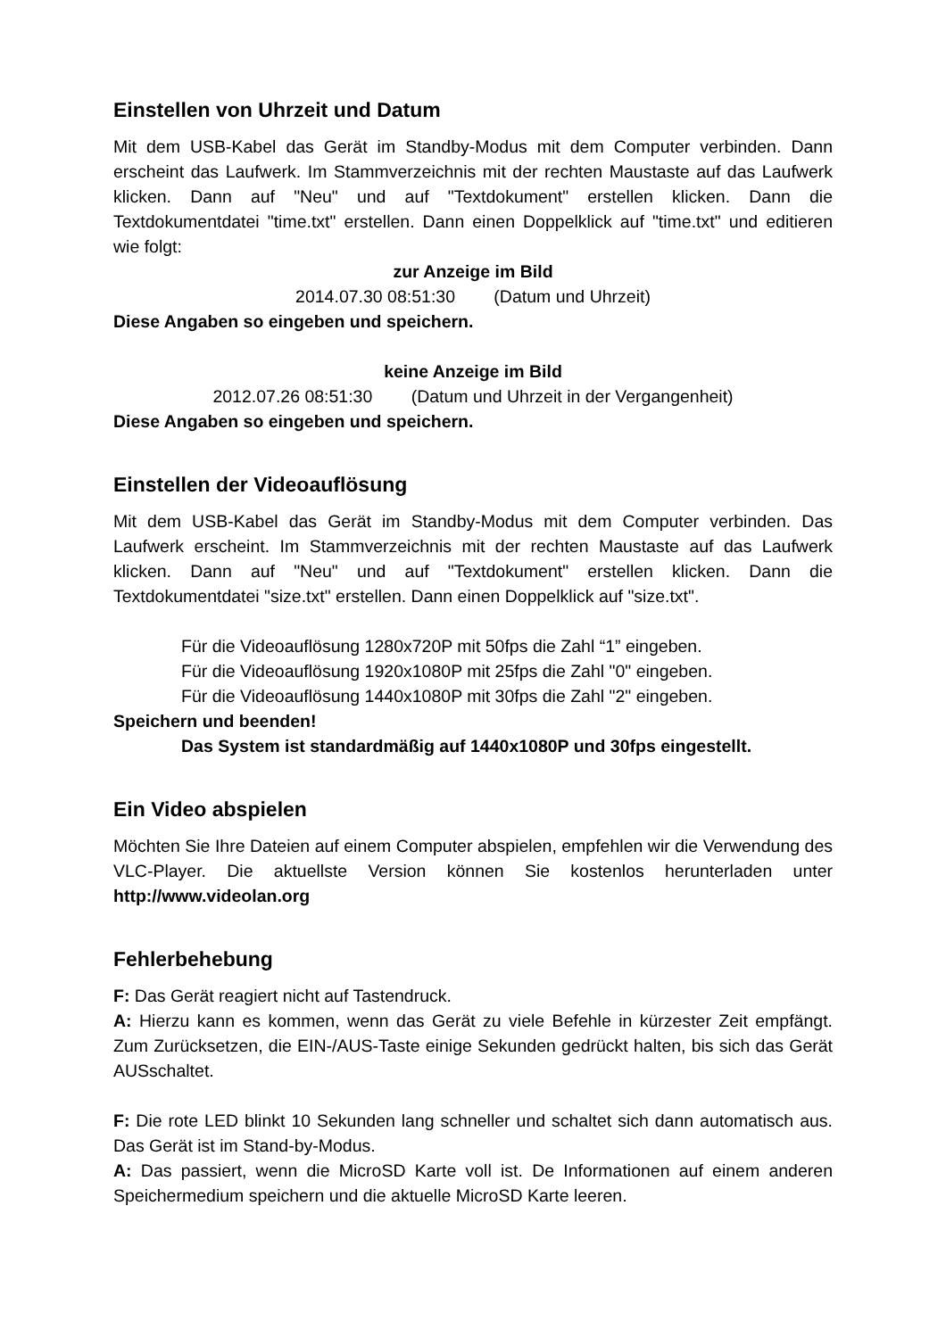Einstellen von Uhrzeit und Datum
Mit dem USB-Kabel das Gerät im Standby-Modus mit dem Computer verbinden. Dann erscheint das Laufwerk. Im Stammverzeichnis mit der rechten Maustaste auf das Laufwerk klicken. Dann auf "Neu" und auf "Textdokument" erstellen klicken. Dann die Textdokumentdatei "time.txt" erstellen. Dann einen Doppelklick auf "time.txt" und editieren wie folgt:
zur Anzeige im Bild
2014.07.30 08:51:30 (Datum und Uhrzeit)
Diese Angaben so eingeben und speichern.
keine Anzeige im Bild
2012.07.26 08:51:30 (Datum und Uhrzeit in der Vergangenheit)
Diese Angaben so eingeben und speichern.
Einstellen der Videoauflösung
Mit dem USB-Kabel das Gerät im Standby-Modus mit dem Computer verbinden. Das Laufwerk erscheint. Im Stammverzeichnis mit der rechten Maustaste auf das Laufwerk klicken. Dann auf "Neu" und auf "Textdokument" erstellen klicken. Dann die Textdokumentdatei "size.txt" erstellen. Dann einen Doppelklick auf "size.txt".
Für die Videoauflösung 1280x720P mit 50fps die Zahl “1” eingeben.
Für die Videoauflösung 1920x1080P mit 25fps die Zahl "0" eingeben.
Für die Videoauflösung 1440x1080P mit 30fps die Zahl "2" eingeben.
Speichern und beenden!
Das System ist standardmäßig auf 1440x1080P und 30fps eingestellt.
Ein Video abspielen
Möchten Sie Ihre Dateien auf einem Computer abspielen, empfehlen wir die Verwendung des VLC-Player. Die aktuellste Version können Sie kostenlos herunterladen unter http://www.videolan.org
Fehlerbehebung
F: Das Gerät reagiert nicht auf Tastendruck.
A: Hierzu kann es kommen, wenn das Gerät zu viele Befehle in kürzester Zeit empfängt. Zum Zurücksetzen, die EIN-/AUS-Taste einige Sekunden gedrückt halten, bis sich das Gerät AUSschaltet.
F: Die rote LED blinkt 10 Sekunden lang schneller und schaltet sich dann automatisch aus. Das Gerät ist im Stand-by-Modus.
A: Das passiert, wenn die MicroSD Karte voll ist. De Informationen auf einem anderen Speichermedium speichern und die aktuelle MicroSD Karte leeren.